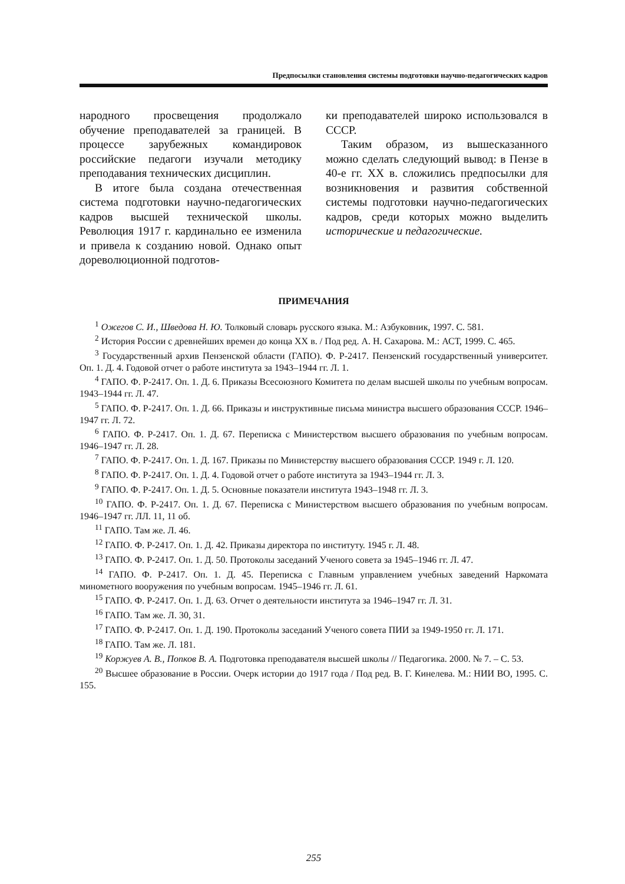Предпосылки становления системы подготовки научно-педагогических кадров
народного просвещения продолжало обучение преподавателей за границей. В процессе зарубежных командировок российские педагоги изучали методику преподавания технических дисциплин.
В итоге была создана отечественная система подготовки научно-педагогических кадров высшей технической школы. Революция 1917 г. кардинально ее изменила и привела к созданию новой. Однако опыт дореволюционной подготов-
ки преподавателей широко использовался в СССР.
Таким образом, из вышесказанного можно сделать следующий вывод: в Пензе в 40-е гг. XX в. сложились предпосылки для возникновения и развития собственной системы подготовки научно-педагогических кадров, среди которых можно выделить исторические и педагогические.
ПРИМЕЧАНИЯ
<sup>1</sup> Ожегов С. И., Шведова Н. Ю. Толковый словарь русского языка. М.: Азбуковник, 1997. С. 581.
<sup>2</sup> История России с древнейших времен до конца XX в. / Под ред. А. Н. Сахарова. М.: АСТ, 1999. С. 465.
<sup>3</sup> Государственный архив Пензенской области (ГАПО). Ф. Р-2417. Пензенский государственный университет. Оп. 1. Д. 4. Годовой отчет о работе института за 1943–1944 гг. Л. 1.
<sup>4</sup> ГАПО. Ф. Р-2417. Оп. 1. Д. 6. Приказы Всесоюзного Комитета по делам высшей школы по учебным вопросам. 1943–1944 гг. Л. 47.
<sup>5</sup> ГАПО. Ф. Р-2417. Оп. 1. Д. 66. Приказы и инструктивные письма министра высшего образования СССР. 1946–1947 гг. Л. 72.
<sup>6</sup> ГАПО. Ф. Р-2417. Оп. 1. Д. 67. Переписка с Министерством высшего образования по учебным вопросам. 1946–1947 гг. Л. 28.
<sup>7</sup> ГАПО. Ф. Р-2417. Оп. 1. Д. 167. Приказы по Министерству высшего образования СССР. 1949 г. Л. 120.
<sup>8</sup> ГАПО. Ф. Р-2417. Оп. 1. Д. 4. Годовой отчет о работе института за 1943–1944 гг. Л. 3.
<sup>9</sup> ГАПО. Ф. Р-2417. Оп. 1. Д. 5. Основные показатели института 1943–1948 гг. Л. 3.
<sup>10</sup> ГАПО. Ф. Р-2417. Оп. 1. Д. 67. Переписка с Министерством высшего образования по учебным вопросам. 1946–1947 гг. ЛЛ. 11, 11 об.
<sup>11</sup> ГАПО. Там же. Л. 46.
<sup>12</sup> ГАПО. Ф. Р-2417. Оп. 1. Д. 42. Приказы директора по институту. 1945 г. Л. 48.
<sup>13</sup> ГАПО. Ф. Р-2417. Оп. 1. Д. 50. Протоколы заседаний Ученого совета за 1945–1946 гг. Л. 47.
<sup>14</sup> ГАПО. Ф. Р-2417. Оп. 1. Д. 45. Переписка с Главным управлением учебных заведений Наркомата минометного вооружения по учебным вопросам. 1945–1946 гг. Л. 61.
<sup>15</sup> ГАПО. Ф. Р-2417. Оп. 1. Д. 63. Отчет о деятельности института за 1946–1947 гг. Л. 31.
<sup>16</sup> ГАПО. Там же. Л. 30, 31.
<sup>17</sup> ГАПО. Ф. Р-2417. Оп. 1. Д. 190. Протоколы заседаний Ученого совета ПИИ за 1949-1950 гг. Л. 171.
<sup>18</sup> ГАПО. Там же. Л. 181.
<sup>19</sup> Коржуев А. В., Попков В. А. Подготовка преподавателя высшей школы // Педагогика. 2000. № 7. – С. 53.
<sup>20</sup> Высшее образование в России. Очерк истории до 1917 года / Под ред. В. Г. Кинелева. М.: НИИ ВО, 1995. С. 155.
255